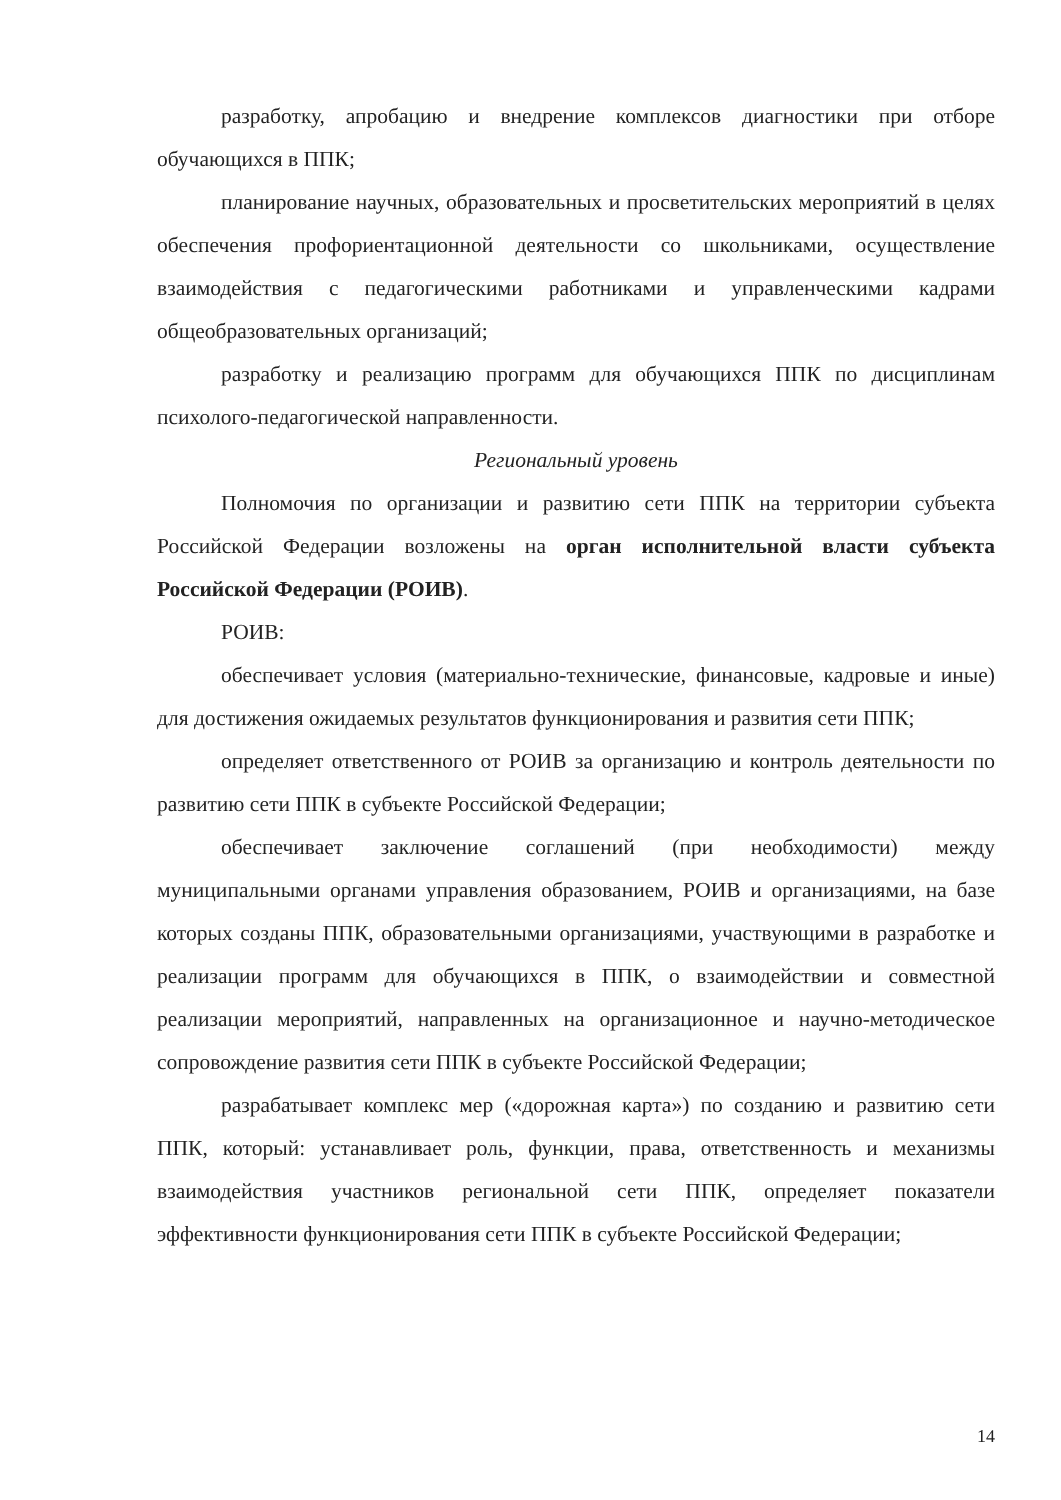разработку, апробацию и внедрение комплексов диагностики при отборе обучающихся в ППК;
планирование научных, образовательных и просветительских мероприятий в целях обеспечения профориентационной деятельности со школьниками, осуществление взаимодействия с педагогическими работниками и управленческими кадрами общеобразовательных организаций;
разработку и реализацию программ для обучающихся ППК по дисциплинам психолого-педагогической направленности.
Региональный уровень
Полномочия по организации и развитию сети ППК на территории субъекта Российской Федерации возложены на орган исполнительной власти субъекта Российской Федерации (РОИВ).
РОИВ:
обеспечивает условия (материально-технические, финансовые, кадровые и иные) для достижения ожидаемых результатов функционирования и развития сети ППК;
определяет ответственного от РОИВ за организацию и контроль деятельности по развитию сети ППК в субъекте Российской Федерации;
обеспечивает заключение соглашений (при необходимости) между муниципальными органами управления образованием, РОИВ и организациями, на базе которых созданы ППК, образовательными организациями, участвующими в разработке и реализации программ для обучающихся в ППК, о взаимодействии и совместной реализации мероприятий, направленных на организационное и научно-методическое сопровождение развития сети ППК в субъекте Российской Федерации;
разрабатывает комплекс мер («дорожная карта») по созданию и развитию сети ППК, который: устанавливает роль, функции, права, ответственность и механизмы взаимодействия участников региональной сети ППК, определяет показатели эффективности функционирования сети ППК в субъекте Российской Федерации;
14